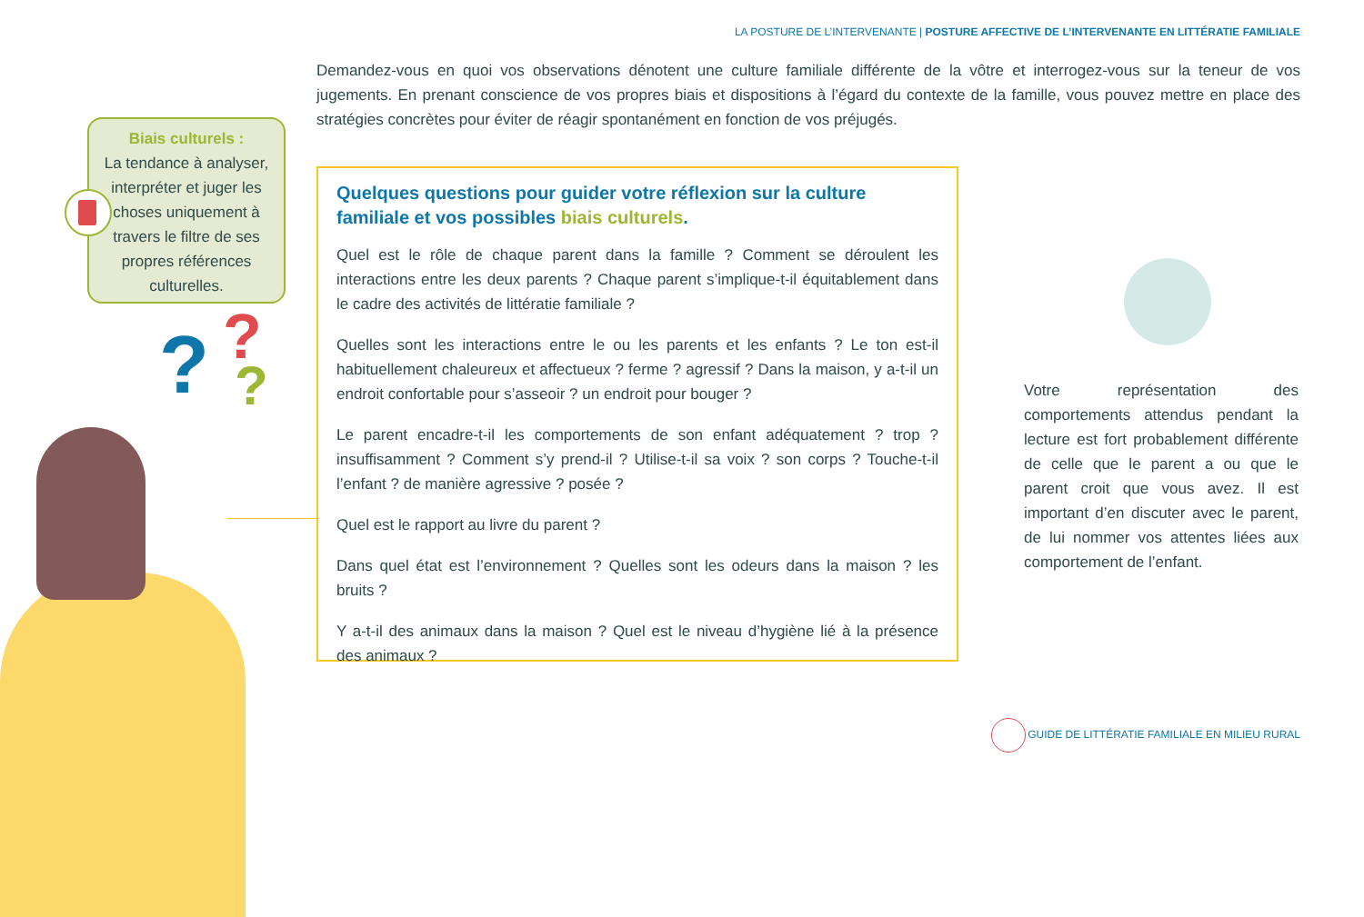LA POSTURE DE L’INTERVENANTE | POSTURE AFFECTIVE DE L’INTERVENANTE EN LITTÉRATIE FAMILIALE
Demandez-vous en quoi vos observations dénotent une culture familiale différente de la vôtre et interrogez-vous sur la teneur de vos jugements. En prenant conscience de vos propres biais et dispositions à l’égard du contexte de la famille, vous pouvez mettre en place des stratégies concrètes pour éviter de réagir spontanément en fonction de vos préjugés.
Biais culturels :
La tendance à analyser, interpréter et juger les choses uniquement à travers le filtre de ses propres références culturelles.
? ?
?
Quelques questions pour guider votre réflexion sur la culture familiale et vos possibles biais culturels.
Quel est le rôle de chaque parent dans la famille ? Comment se déroulent les interactions entre les deux parents ? Chaque parent s’implique-t-il équitablement dans le cadre des activités de littératie familiale ?
Quelles sont les interactions entre le ou les parents et les enfants ? Le ton est-il habituellement chaleureux et affectueux ? ferme ? agressif ? Dans la maison, y a-t-il un endroit confortable pour s’asseoir ? un endroit pour bouger ?
Le parent encadre-t-il les comportements de son enfant adéquatement ? trop ? insuffisamment ? Comment s’y prend-il ? Utilise-t-il sa voix ? son corps ? Touche-t-il l’enfant ? de manière agressive ? posée ?
Quel est le rapport au livre du parent ?
Dans quel état est l’environnement ? Quelles sont les odeurs dans la maison ? les bruits ?
Y a-t-il des animaux dans la maison ? Quel est le niveau d’hygiène lié à la présence des animaux ?
Votre représentation des comportements attendus pendant la lecture est fort probablement différente de celle que le parent a ou que le parent croit que vous avez. Il est important d’en discuter avec le parent, de lui nommer vos attentes liées aux comportement de l’enfant.
GUIDE DE LITTÉRATIE FAMILIALE EN MILIEU RURAL